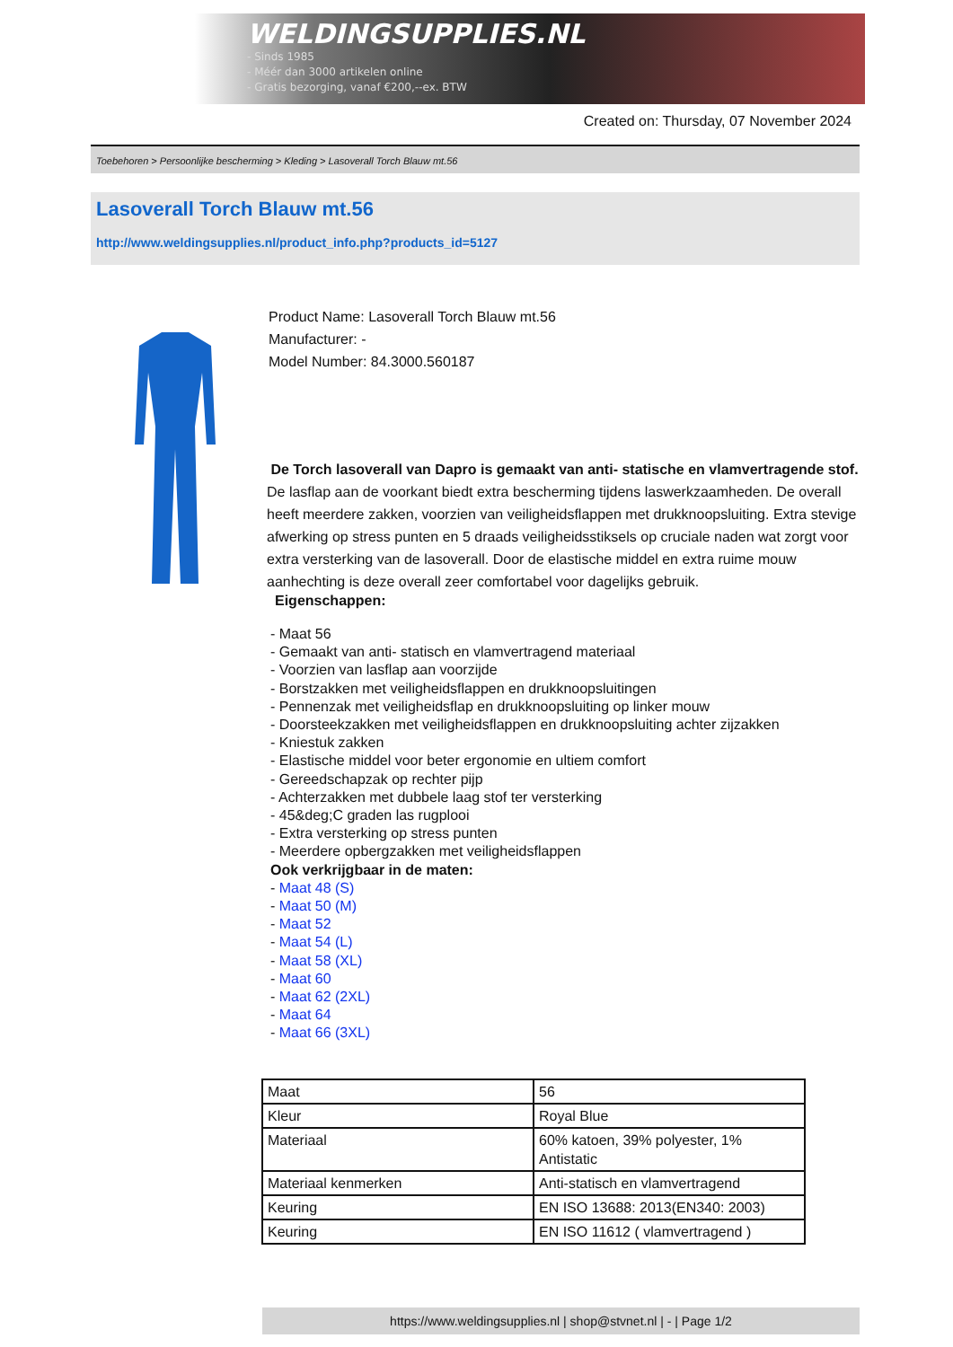WELDINGSUPPLIES.NL
- Sinds 1985
- Méér dan 3000 artikelen online
- Gratis bezorging, vanaf €200,--ex. BTW
Created on: Thursday, 07 November 2024
Toebehoren > Persoonlijke bescherming > Kleding > Lasoverall Torch Blauw mt.56
Lasoverall Torch Blauw mt.56
http://www.weldingsupplies.nl/product_info.php?products_id=5127
Product Name: Lasoverall Torch Blauw mt.56
Manufacturer: -
Model Number: 84.3000.560187
De Torch lasoverall van Dapro is gemaakt van anti- statische en vlamvertragende stof. De lasflap aan de voorkant biedt extra bescherming tijdens laswerkzaamheden. De overall heeft meerdere zakken, voorzien van veiligheidsflappen met drukknoopsluiting. Extra stevige afwerking op stress punten en 5 draads veiligheidsstiksels op cruciale naden wat zorgt voor extra versterking van de lasoverall. Door de elastische middel en extra ruime mouw aanhechting is deze overall zeer comfortabel voor dagelijks gebruik.
Eigenschappen:
- Maat 56
- Gemaakt van anti- statisch en vlamvertragend materiaal
- Voorzien van lasflap aan voorzijde
- Borstzakken met veiligheidsflappen en drukknoopsluitingen
- Pennenzak met veiligheidsflap en drukknoopsluiting op linker mouw
- Doorsteekzakken met veiligheidsflappen en drukknoopsluiting achter zijzakken
- Kniestuk zakken
- Elastische middel voor beter ergonomie en ultiem comfort
- Gereedschapzak op rechter pijp
- Achterzakken met dubbele laag stof ter versterking
- 45&deg;C graden las rugplooi
- Extra versterking op stress punten
- Meerdere opbergzakken met veiligheidsflappen
Ook verkrijgbaar in de maten:
- Maat 48 (S)
- Maat 50 (M)
- Maat 52
- Maat 54 (L)
- Maat 58 (XL)
- Maat 60
- Maat 62 (2XL)
- Maat 64
- Maat 66 (3XL)
| Maat | 56 |
| Kleur | Royal Blue |
| Materiaal | 60% katoen, 39% polyester, 1% Antistatic |
| Materiaal kenmerken | Anti-statisch en vlamvertragend |
| Keuring | EN ISO 13688: 2013(EN340: 2003) |
| Keuring | EN ISO 11612 ( vlamvertragend ) |
https://www.weldingsupplies.nl | shop@stvnet.nl | - | Page 1/2